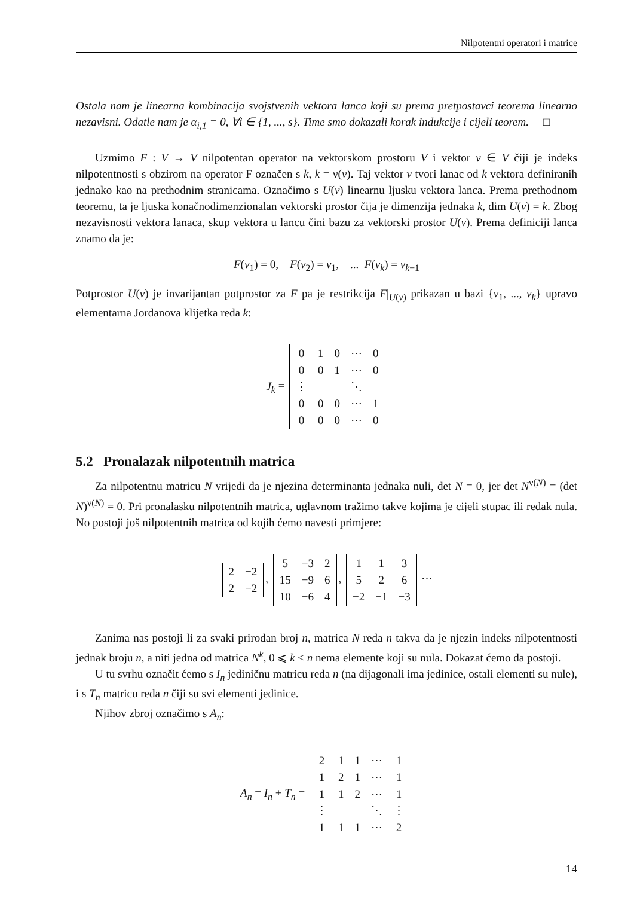Nilpotentni operatori i matrice
Ostala nam je linearna kombinacija svojstvenih vektora lanca koji su prema pretpostavci teorema linearno nezavisni. Odatle nam je α<sub>i,1</sub> = 0, ∀i ∈ {1, ..., s}. Time smo dokazali korak indukcije i cijeli teorem. □
Uzmimo F : V → V nilpotentan operator na vektorskom prostoru V i vektor v ∈ V čiji je indeks nilpotentnosti s obzirom na operator F označen s k, k = ν(v). Taj vektor v tvori lanac od k vektora definiranih jednako kao na prethodnim stranicama. Označimo s U(v) linearnu ljusku vektora lanca. Prema prethodnom teoremu, ta je ljuska konačnodimenzionalan vektorski prostor čija je dimenzija jednaka k, dim U(v) = k. Zbog nezavisnosti vektora lanaca, skup vektora u lancu čini bazu za vektorski prostor U(v). Prema definiciji lanca znamo da je:
F(v<sub>1</sub>) = 0, F(v<sub>2</sub>) = v<sub>1</sub>, ... F(v<sub>k</sub>) = v<sub>k−1</sub>
Potprostor U(v) je invarijantan potprostor za F pa je restrikcija F|<sub>U(v)</sub> prikazan u bazi {v<sub>1</sub>, ..., v<sub>k</sub>} upravo elementarna Jordanova klijetka reda k:
J<sub>k</sub> =
| 0 | 1 | 0 | ⋯ | 0 |
| 0 | 0 | 1 | ⋯ | 0 |
| ⋮ | | | ⋱ | |
| 0 | 0 | 0 | ⋯ | 1 |
| 0 | 0 | 0 | ⋯ | 0 |
5.2 Pronalazak nilpotentnih matrica
Za nilpotentnu matricu N vrijedi da je njezina determinanta jednaka nuli, det N = 0, jer det N<sup>ν(N)</sup> = (det N)<sup>ν(N)</sup> = 0. Pri pronalasku nilpotentnih matrica, uglavnom tražimo takve kojima je cijeli stupac ili redak nula. No postoji još nilpotentnih matrica od kojih ćemo navesti primjere:
| 2 | −2 |
| 2 | −2 |
,
| 5 | −3 | 2 |
| 15 | −9 | 6 |
| 10 | −6 | 4 |
,
| 1 | 1 | 3 |
| 5 | 2 | 6 |
| −2 | −1 | −3 |
⋯
Zanima nas postoji li za svaki prirodan broj n, matrica N reda n takva da je njezin indeks nilpotentnosti jednak broju n, a niti jedna od matrica N<sup>k</sup>, 0 ⩽ k < n nema elemente koji su nula. Dokazat ćemo da postoji.
U tu svrhu označit ćemo s I<sub>n</sub> jediničnu matricu reda n (na dijagonali ima jedinice, ostali elementi su nule), i s T<sub>n</sub> matricu reda n čiji su svi elementi jedinice.
Njihov zbroj označimo s A<sub>n</sub>:
A<sub>n</sub> = I<sub>n</sub> + T<sub>n</sub> =
| 2 | 1 | 1 | ⋯ | 1 |
| 1 | 2 | 1 | ⋯ | 1 |
| 1 | 1 | 2 | ⋯ | 1 |
| ⋮ | | | ⋱ | ⋮ |
| 1 | 1 | 1 | ⋯ | 2 |
14